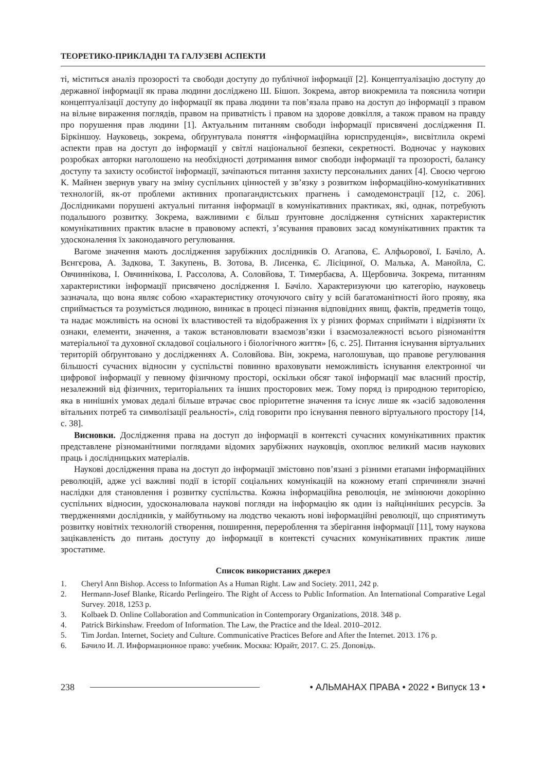ТЕОРЕТИКО-ПРИКЛАДНІ ТА ГАЛУЗЕВІ АСПЕКТИ
ті, міститься аналіз прозорості та свободи доступу до публічної інформації [2]. Концептуалізацію доступу до державної інформації як права людини досліджено Ш. Бішоп. Зокрема, автор виокремила та пояснила чотири концептуалізації доступу до інформації як права людини та пов’язала право на доступ до інформації з правом на вільне вираження поглядів, правом на приватність і правом на здорове довкілля, а також правом на правду про порушення прав людини [1]. Актуальним питанням свободи інформації присвячені дослідження П. Біркіншоу. Науковець, зокрема, обґрунтувала поняття «інформаційна юриспруденція», висвітлила окремі аспекти прав на доступ до інформації у світлі національної безпеки, секретності. Водночас у наукових розробках авторки наголошено на необхідності дотримання вимог свободи інформації та прозорості, балансу доступу та захисту особистої інформації, зачіпаються питання захисту персональних даних [4]. Своєю чергою К. Майнен звернув увагу на зміну суспільних цінностей у зв’язку з розвитком інформаційно-комунікативних технологій, як-от проблеми активних пропагандистських прагнень і самодемонстрації [12, с. 206]. Дослідниками порушені актуальні питання інформації в комунікативних практиках, які, однак, потребують подальшого розвитку. Зокрема, важливими є більш ґрунтовне дослідження сутнісних характеристик комунікативних практик власне в правовому аспекті, з’ясування правових засад комунікативних практик та удосконалення їх законодавчого регулювання.
Вагоме значення мають дослідження зарубіжних дослідників О. Агапова, Є. Алфьорової, І. Бачіло, А. Вєнгєрова, А. Задкова, Т. Закупень, В. Зотова, В. Лисенка, Є. Лісіциної, О. Малька, А. Манойла, С. Овчиннікова, І. Овчиннікова, І. Рассолова, А. Соловйова, Т. Тимербаєва, А. Щербовича. Зокрема, питанням характеристики інформації присвячено дослідження І. Бачіло. Характеризуючи цю категорію, науковець зазначала, що вона являє собою «характеристику оточуючого світу у всій багатоманітності його прояву, яка сприймається та розуміється людиною, виникає в процесі пізнання відповідних явищ, фактів, предметів тощо, та надає можливість на основі їх властивостей та відображення їх у різних формах сприймати і відрізняти їх ознаки, елементи, значення, а також встановлювати взаємозв’язки і взаємозалежності всього різноманіття матеріальної та духовної складової соціального і біологічного життя» [6, с. 25]. Питання існування віртуальних територій обґрунтовано у дослідженнях А. Соловйова. Він, зокрема, наголошував, що правове регулювання більшості сучасних відносин у суспільстві повинно враховувати неможливість існування електронної чи цифрової інформації у певному фізичному просторі, оскільки обсяг такої інформації має власний простір, незалежний від фізичних, територіальних та інших просторових меж. Тому поряд із природною територією, яка в нинішніх умовах дедалі більше втрачає своє пріоритетне значення та існує лише як «засіб задоволення вітальних потреб та символізації реальності», слід говорити про існування певного віртуального простору [14, с. 38].
Висновки. Дослідження права на доступ до інформації в контексті сучасних комунікативних практик представлене різноманітними поглядами відомих зарубіжних науковців, охоплює великий масив наукових праць і дослідницьких матеріалів.
Наукові дослідження права на доступ до інформації змістовно пов’язані з різними етапами інформаційних революцій, адже усі важливі події в історії соціальних комунікацій на кожному етапі спричиняли значні наслідки для становлення і розвитку суспільства. Кожна інформаційна революція, не змінюючи докорінно суспільних відносин, удосконалювала наукові погляди на інформацію як один із найцінніших ресурсів. За твердженнями дослідників, у майбутньому на людство чекають нові інформаційні революції, що сприятимуть розвитку новітніх технологій створення, поширення, перероблення та зберігання інформації [11], тому наукова зацікавленість до питань доступу до інформації в контексті сучасних комунікативних практик лише зростатиме.
Список використаних джерел
1. Cheryl Ann Bishop. Access to Information As a Human Right. Law and Society. 2011, 242 p.
2. Hermann-Josef Blanke, Ricardo Perlingeiro. The Right of Access to Public Information. An International Comparative Legal Survey. 2018, 1253 p.
3. Kolbaek D. Online Collaboration and Communication in Contemporary Organizations, 2018. 348 p.
4. Patrick Birkinshaw. Freedom of Information. The Law, the Practice and the Ideal. 2010–2012.
5. Tim Jordan. Internet, Society and Culture. Communicative Practices Before and After the Internet. 2013. 176 p.
6. Бачило И. Л. Информационное право: учебник. Москва: Юрайт, 2017. С. 25. Доповідь.
238 • АЛЬМАНАХ ПРАВА • 2022 • Випуск 13 •